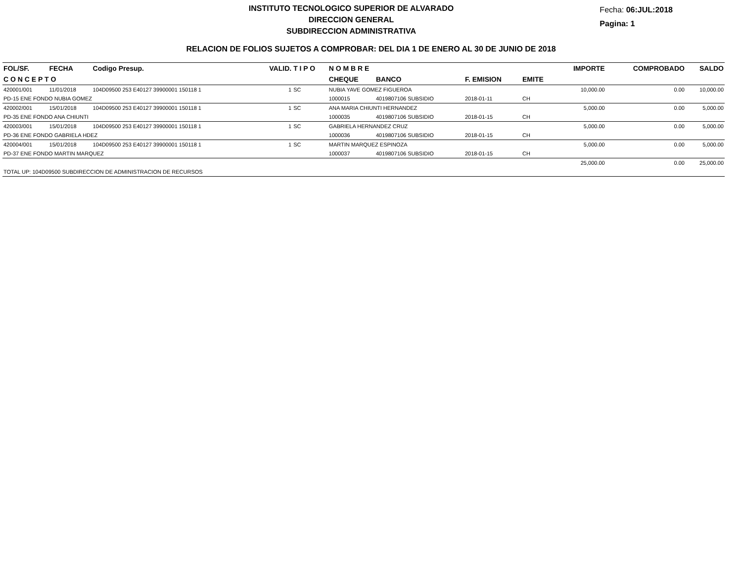INSTITUTO TECNOLOGICO SUPERIOR DE ALVARADO
DIRECCION GENERAL
SUBDIRECCION ADMINISTRATIVA
Fecha: 06:JUL:2018
Pagina: 1
RELACION DE FOLIOS SUJETOS A COMPROBAR: DEL DIA 1 DE ENERO AL 30 DE JUNIO DE 2018
| FOL/SF. | FECHA | Codigo Presup. | VALID. | T I P O | N O M B R E | | | | IMPORTE | COMPROBADO | SALDO |
| --- | --- | --- | --- | --- | --- | --- | --- | --- | --- | --- | --- |
| C O N C E P T O | | | | | CHEQUE | BANCO | F. EMISION | EMITE | | | |
| 420001/001 | 11/01/2018 | 104D09500 253 E40127 39900001 150118 1 | 1 | SC | NUBIA YAVE GOMEZ FIGUEROA | | | | 10,000.00 | 0.00 | 10,000.00 |
| PD-15 ENE FONDO NUBIA GOMEZ | | | | | 1000015 | 4019807106 SUBSIDIO | 2018-01-11 | CH | | | |
| 420002/001 | 15/01/2018 | 104D09500 253 E40127 39900001 150118 1 | 1 | SC | ANA MARIA CHIUNTI HERNANDEZ | | | | 5,000.00 | 0.00 | 5,000.00 |
| PD-35 ENE FONDO ANA CHIUNTI | | | | | 1000035 | 4019807106 SUBSIDIO | 2018-01-15 | CH | | | |
| 420003/001 | 15/01/2018 | 104D09500 253 E40127 39900001 150118 1 | 1 | SC | GABRIELA HERNANDEZ CRUZ | | | | 5,000.00 | 0.00 | 5,000.00 |
| PD-36 ENE FONDO GABRIELA HDEZ | | | | | 1000036 | 4019807106 SUBSIDIO | 2018-01-15 | CH | | | |
| 420004/001 | 15/01/2018 | 104D09500 253 E40127 39900001 150118 1 | 1 | SC | MARTIN MARQUEZ ESPINOZA | | | | 5,000.00 | 0.00 | 5,000.00 |
| PD-37 ENE FONDO MARTIN MARQUEZ | | | | | 1000037 | 4019807106 SUBSIDIO | 2018-01-15 | CH | | | |
| | | | | | | | | | 25,000.00 | 0.00 | 25,000.00 |
| TOTAL UP: 104D09500 SUBDIRECCION DE ADMINISTRACION DE RECURSOS | | | | | | | | | | | |